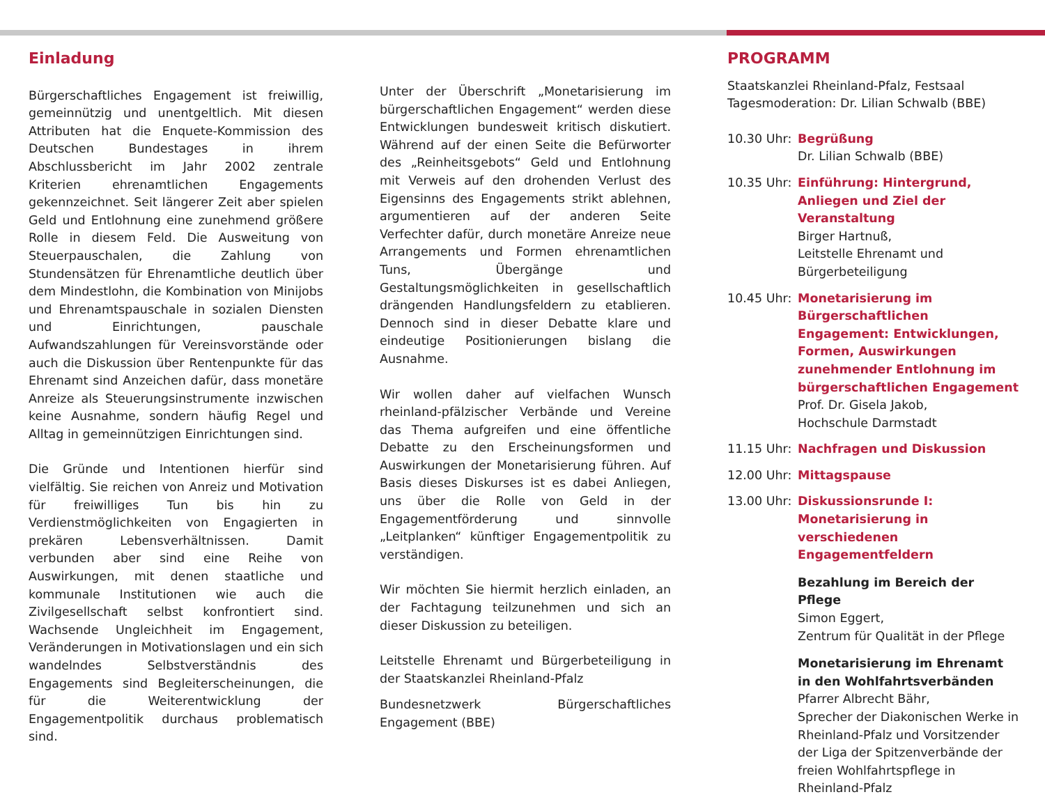Einladung
Bürgerschaftliches Engagement ist freiwillig, gemeinnützig und unentgeltlich. Mit diesen Attributen hat die Enquete-Kommission des Deutschen Bundestages in ihrem Abschlussbericht im Jahr 2002 zentrale Kriterien ehrenamtlichen Engagements gekennzeichnet. Seit längerer Zeit aber spielen Geld und Entlohnung eine zunehmend größere Rolle in diesem Feld. Die Ausweitung von Steuerpauschalen, die Zahlung von Stundensätzen für Ehrenamtliche deutlich über dem Mindestlohn, die Kombination von Minijobs und Ehrenamtspauschale in sozialen Diensten und Einrichtungen, pauschale Aufwandszahlungen für Vereinsvorstände oder auch die Diskussion über Rentenpunkte für das Ehrenamt sind Anzeichen dafür, dass monetäre Anreize als Steuerungsinstrumente inzwischen keine Ausnahme, sondern häufig Regel und Alltag in gemeinnützigen Einrichtungen sind.
Die Gründe und Intentionen hierfür sind vielfältig. Sie reichen von Anreiz und Motivation für freiwilliges Tun bis hin zu Verdienstmöglichkeiten von Engagierten in prekären Lebensverhältnissen. Damit verbunden aber sind eine Reihe von Auswirkungen, mit denen staatliche und kommunale Institutionen wie auch die Zivilgesellschaft selbst konfrontiert sind. Wachsende Ungleichheit im Engagement, Veränderungen in Motivationslagen und ein sich wandelndes Selbstverständnis des Engagements sind Begleiterscheinungen, die für die Weiterentwicklung der Engagementpolitik durchaus problematisch sind.
Unter der Überschrift „Monetarisierung im bürgerschaftlichen Engagement“ werden diese Entwicklungen bundesweit kritisch diskutiert. Während auf der einen Seite die Befürworter des „Reinheitsgebots“ Geld und Entlohnung mit Verweis auf den drohenden Verlust des Eigensinns des Engagements strikt ablehnen, argumentieren auf der anderen Seite Verfechter dafür, durch monetäre Anreize neue Arrangements und Formen ehrenamtlichen Tuns, Übergänge und Gestaltungsmöglichkeiten in gesellschaftlich drängenden Handlungsfeldern zu etablieren. Dennoch sind in dieser Debatte klare und eindeutige Positionierungen bislang die Ausnahme.
Wir wollen daher auf vielfachen Wunsch rheinland-pfälzischer Verbände und Vereine das Thema aufgreifen und eine öffentliche Debatte zu den Erscheinungsformen und Auswirkungen der Monetarisierung führen. Auf Basis dieses Diskurses ist es dabei Anliegen, uns über die Rolle von Geld in der Engagementförderung und sinnvolle „Leitplanken“ künftiger Engagementpolitik zu verständigen.
Wir möchten Sie hiermit herzlich einladen, an der Fachtagung teilzunehmen und sich an dieser Diskussion zu beteiligen.
Leitstelle Ehrenamt und Bürgerbeteiligung in der Staatskanzlei Rheinland-Pfalz
Bundesnetzwerk Bürgerschaftliches Engagement (BBE)
PROGRAMM
Staatskanzlei Rheinland-Pfalz, Festsaal
Tagesmoderation: Dr. Lilian Schwalb (BBE)
10.30 Uhr:
Begrüßung
Dr. Lilian Schwalb (BBE)
10.35 Uhr:
Einführung: Hintergrund, Anliegen und Ziel der Veranstaltung
Birger Hartnuß,
Leitstelle Ehrenamt und Bürgerbeteiligung
10.45 Uhr:
Monetarisierung im Bürgerschaftlichen Engagement: Entwicklungen, Formen, Auswirkungen zunehmender Entlohnung im bürgerschaftlichen Engagement
Prof. Dr. Gisela Jakob,
Hochschule Darmstadt
11.15 Uhr:
Nachfragen und Diskussion
12.00 Uhr:
Mittagspause
13.00 Uhr:
Diskussionsrunde I:
Monetarisierung in verschiedenen Engagementfeldern
Bezahlung im Bereich der Pflege
Simon Eggert,
Zentrum für Qualität in der Pflege
Monetarisierung im Ehrenamt in den Wohlfahrtsverbänden
Pfarrer Albrecht Bähr,
Sprecher der Diakonischen Werke in Rheinland-Pfalz und Vorsitzender der Liga der Spitzenverbände der freien Wohlfahrtspflege in Rheinland-Pfalz